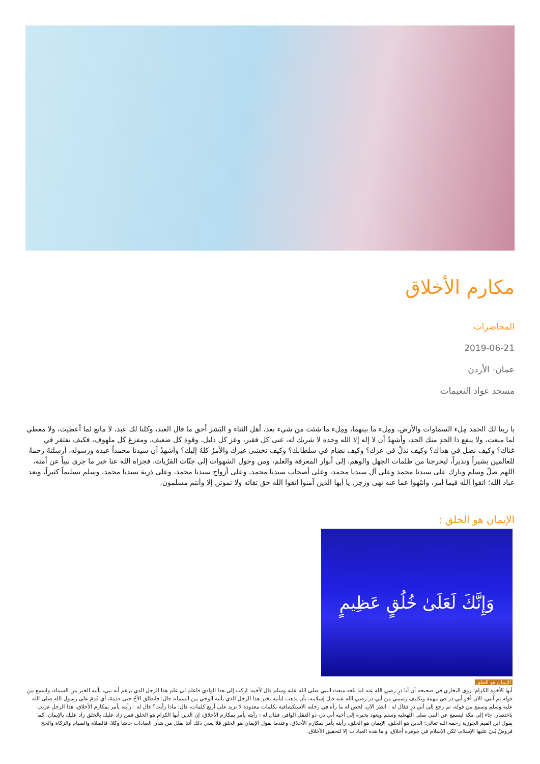مكارم الأخلاق
المحاضرات
2019-06-21
عمان- الأردن
مسجد عواد النعيمات
يا ربنا لك الحمد مِلء السماوات والأرض، ومِلء ما بينهما، ومِلء ما شئت من شيء بعد، أهل الثناء و البَشر أحق ما قال العبد، وكلنا لك عبد، لا مانع لما أعطيت، ولا معطي لما منعت، ولا ينفع ذا الجدِ منك الجد، وأشهدُ أن لا إله إلا الله وحده لا شريك له، غنى كل فقير، وعز كل ذليل، وقوة كل ضعيف، ومفزع كل ملهوف، فكيف نفتقر في غناك؟ وكيف نضل في هداك؟ وكيف نذلُ في عزك؟ وكيف نضام في سلطانك؟ وكيف نخشى غيرك والأمرُ كلهُ إليك؟ وأشهدُ أن سيدنا محمداً عبده ورسوله، أرسلتهُ رحمةً للعالمين بشيراً ونذيراً، ليخرجنا من ظلمات الجهل والوهم، إلى أنوار المعرفة والعلم، ومن وحول الشهوات إلى جنّات القرُبات، فجزاه الله عنا خير ما جزى نبياً عن أمته، اللهم صلّ وسلم وبارك على سيدنا محمد وعلى آل سيدنا محمد، وعلى أصحاب سيدنا محمد، وعلى أزواج سيدنا محمد، وعلى ذرية سيدنا محمد، وسلم تسليماً كثيراً، وبعد عباد الله؛ اتقوا الله فيما أمر، وانتَهوا عما عنه نهى وزجر, يا أيها الذين آمنوا اتقوا الله حق تقاته ولا تموتن إلا وأنتم مسلمون.
الإيمان هو الخلق :
وَإِنَّكَ لَعَلَىٰ خُلُقٍ عَظِيمٍ
الإيمان هو الخلق
أيها الأخوة الكرام؛ روى البخاري في صحيحه أن أبا ذرٍ رضي الله عنه لما بلغه مبعث النبي صلى الله عليه وسلم قال لأخيه: اركب إلى هذا الوادي فاعلم لي علم هذا الرجل الذي يزعم أنه نبي، يأتيه الخبر من السماء، واسمع من قوله ثم آتني، الآن أخو أبي ذر في مهمة وتكليف رسمي من أبي ذر رضي الله عنه قبل إسلامه، بأن يذهب ليأتيه بخبر هذا الرجل الذي يأتيه الوحي من السماء، قال: فانطلق الأخُ حتى قدِمَهُ، أي قَدِمَ على رسول الله صلى الله عليه وسلم وسمع من قوله، ثم رجع إلى أبي ذرٍ فقال له : انظر الآن، لخص له ما رآه في رحلته الاستكشافية بكلمات معدودة لا تزيد على أربع كلمات، قال: ماذا رأيت؟ قال له : رأيته يأمر بمكارم الأخلاق، هذا الرجل غريب باختصار، جاء إلى مكة ليسمع عن النبي صلى اللهعليه وسلم ويعود بخبره إلى أخيه أبي ذر، ذو العقل الوافر، فقال له : رأيته يأمر بمكارم الأخلاق، إن الدين أيها الكرام هو الخلق فمن زاد عليك بالخلق زاد عليك بالإيمان، كما يقول ابن القيم الجوزية رحمه الله تعالى: الدين هو الخلق، الإيمان هو الخلق، رأيته يأمر بمكارم الأخلاق، وعندما نقول الإيمان هو الخلق فلا يعني ذلك أننا نقلل من شأن العبادات حاشا وكلا، فالصلاة والصيام والزكاة والحج فروضٌ بُنيَ عليها الإسلام، لكن الإسلام في جوهره أخلاق، و ما هذه العبادات إلا لتحقيق الأخلاق.